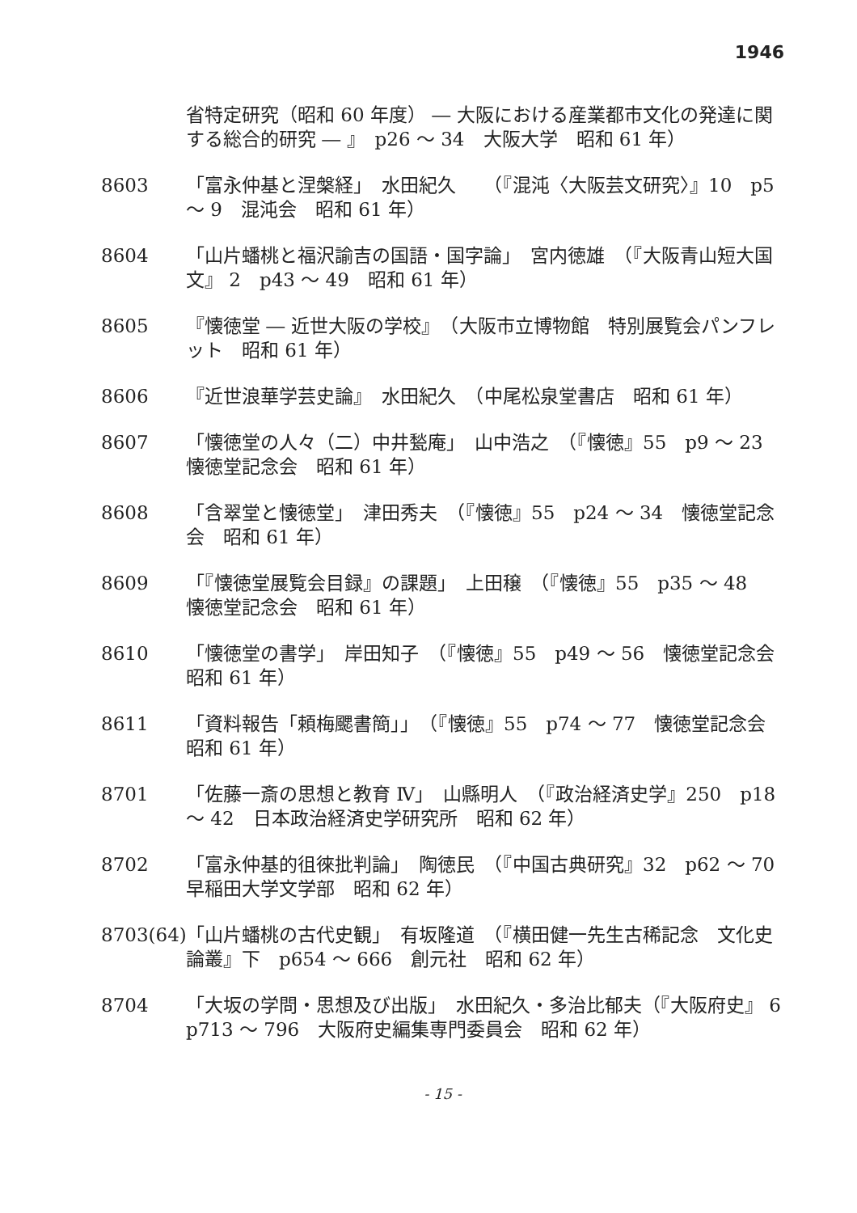1946
省特定研究（昭和 60 年度） ― 大阪における産業都市文化の発達に関する総合的研究 ― 』　p26 ～ 34　大阪大学　昭和 61 年）
8603 「富永仲基と涅槃経」　水田紀久　　（『混沌〈大阪芸文研究〉』10　p5 ～ 9　混沌会　昭和 61 年）
8604 「山片蟠桃と福沢諭吉の国語・国字論」　宮内徳雄　（『大阪青山短大国文』 2　p43 ～ 49　昭和 61 年）
8605 『懐徳堂 ― 近世大阪の学校』　（大阪市立博物館　特別展覧会パンフレット　昭和 61 年）
8606 『近世浪華学芸史論』　水田紀久　（中尾松泉堂書店　昭和 61 年）
8607 「懐徳堂の人々（二）中井甃庵」　山中浩之　（『懐徳』55　p9 ～ 23　懐徳堂記念会　昭和 61 年）
8608 「含翠堂と懐徳堂」　津田秀夫　（『懐徳』55　p24 ～ 34　懐徳堂記念会　昭和 61 年）
8609 「『懐徳堂展覧会目録』の課題」　上田穣　（『懐徳』55　p35 ～ 48　懐徳堂記念会　昭和 61 年）
8610 「懐徳堂の書学」　岸田知子　（『懐徳』55　p49 ～ 56　懐徳堂記念会　昭和 61 年）
8611 「資料報告「頼梅颸書簡」」　（『懐徳』55　p74 ～ 77　懐徳堂記念会　昭和 61 年）
8701 「佐藤一斎の思想と教育 Ⅳ」　山縣明人　（『政治経済史学』250　p18 ～ 42　日本政治経済史学研究所　昭和 62 年）
8702 「富永仲基的徂徠批判論」　陶徳民　（『中国古典研究』32　p62 ～ 70　早稲田大学文学部　昭和 62 年）
8703(64)
「山片蟠桃の古代史観」　有坂隆道　（『横田健一先生古稀記念　文化史論叢』下　p654 ～ 666　創元社　昭和 62 年）
8704 「大坂の学問・思想及び出版」　水田紀久・多治比郁夫（『大阪府史』 6　p713 ～ 796　大阪府史編集専門委員会　昭和 62 年）
- 15 -